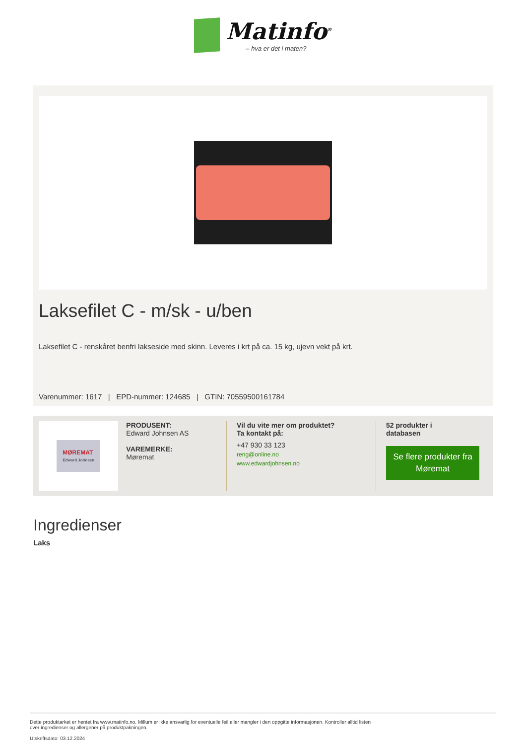Matinfo<sup>®</sup>
– hva er det i maten?
Laksefilet C - m/sk - u/ben
Laksefilet C - renskåret benfri lakseside med skinn. Leveres i krt på ca. 15 kg, ujevn vekt på krt.
Varenummer: 1617 | EPD-nummer: 124685 | GTIN: 70559500161784
MØREMAT
Edward Johnsen
PRODUSENT:
Edward Johnsen AS
VAREMERKE:
Møremat
Vil du vite mer om produktet?
Ta kontakt på:
+47 930 33 123
reng@online.no
www.edwardjohnsen.no
52 produkter i
databasen
Se flere produkter fra Møremat
Ingredienser
Laks
Dette produktarket er hentet fra www.matinfo.no. Millum er ikke ansvarlig for eventuelle feil eller mangler i den oppgitte informasjonen. Kontroller alltid listen
over ingredienser og allergener på produktpakningen.
Utskriftsdato: 03.12.2024